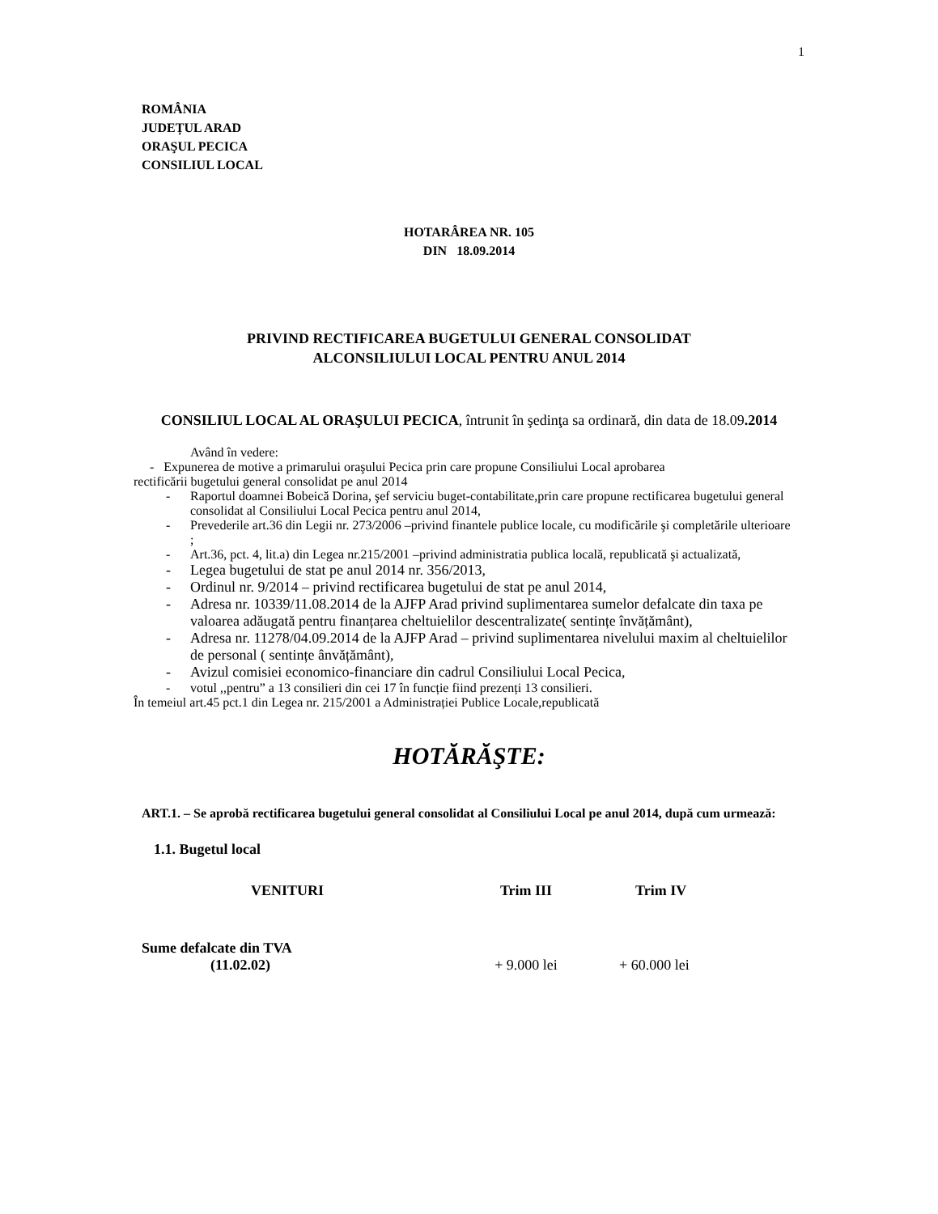1
ROMÂNIA
JUDEȚUL ARAD
ORAŞUL PECICA
CONSILIUL LOCAL
HOTARÂREA NR. 105
DIN 18.09.2014
PRIVIND RECTIFICAREA BUGETULUI GENERAL CONSOLIDAT
ALCONSILIULUI LOCAL PENTRU ANUL 2014
CONSILIUL LOCAL AL ORAŞULUI PECICA, întrunit în şedinţa sa ordinară, din data de 18.09.2014
Având în vedere:
- Expunerea de motive a primarului oraşului Pecica prin care propune Consiliului Local aprobarea
rectificării bugetului general consolidat pe anul 2014
- Raportul doamnei Bobeică Dorina, şef serviciu buget-contabilitate,prin care propune rectificarea bugetului general consolidat al Consiliului Local Pecica pentru anul 2014,
- Prevederile art.36 din Legii nr. 273/2006 –privind finantele publice locale, cu modificările şi completările ulterioare ;
- Art.36, pct. 4, lit.a) din Legea nr.215/2001 –privind administratia publica locală, republicată şi actualizată,
- Legea bugetului de stat pe anul 2014 nr. 356/2013,
- Ordinul nr. 9/2014 – privind rectificarea bugetului de stat pe anul 2014,
- Adresa nr. 10339/11.08.2014 de la AJFP Arad privind suplimentarea sumelor defalcate din taxa pe valoarea adăugată pentru finanțarea cheltuielilor descentralizate( sentințe învățământ),
- Adresa nr. 11278/04.09.2014 de la AJFP Arad – privind suplimentarea nivelului maxim al cheltuielilor de personal ( sentințe ânvățământ),
- Avizul comisiei economico-financiare din cadrul Consiliului Local Pecica,
- votul ,,pentru” a 13 consilieri din cei 17 în funcție fiind prezenți 13 consilieri.
În temeiul art.45 pct.1 din Legea nr. 215/2001 a Administrației Publice Locale,republicată
HOTĂRĂŞTE:
ART.1. – Se aprobă rectificarea bugetului general consolidat al Consiliului Local pe anul 2014, după cum urmează:
1.1. Bugetul local
| VENITURI | Trim III | Trim IV |
| --- | --- | --- |
| Sume defalcate din TVA (11.02.02) | + 9.000 lei | + 60.000 lei |